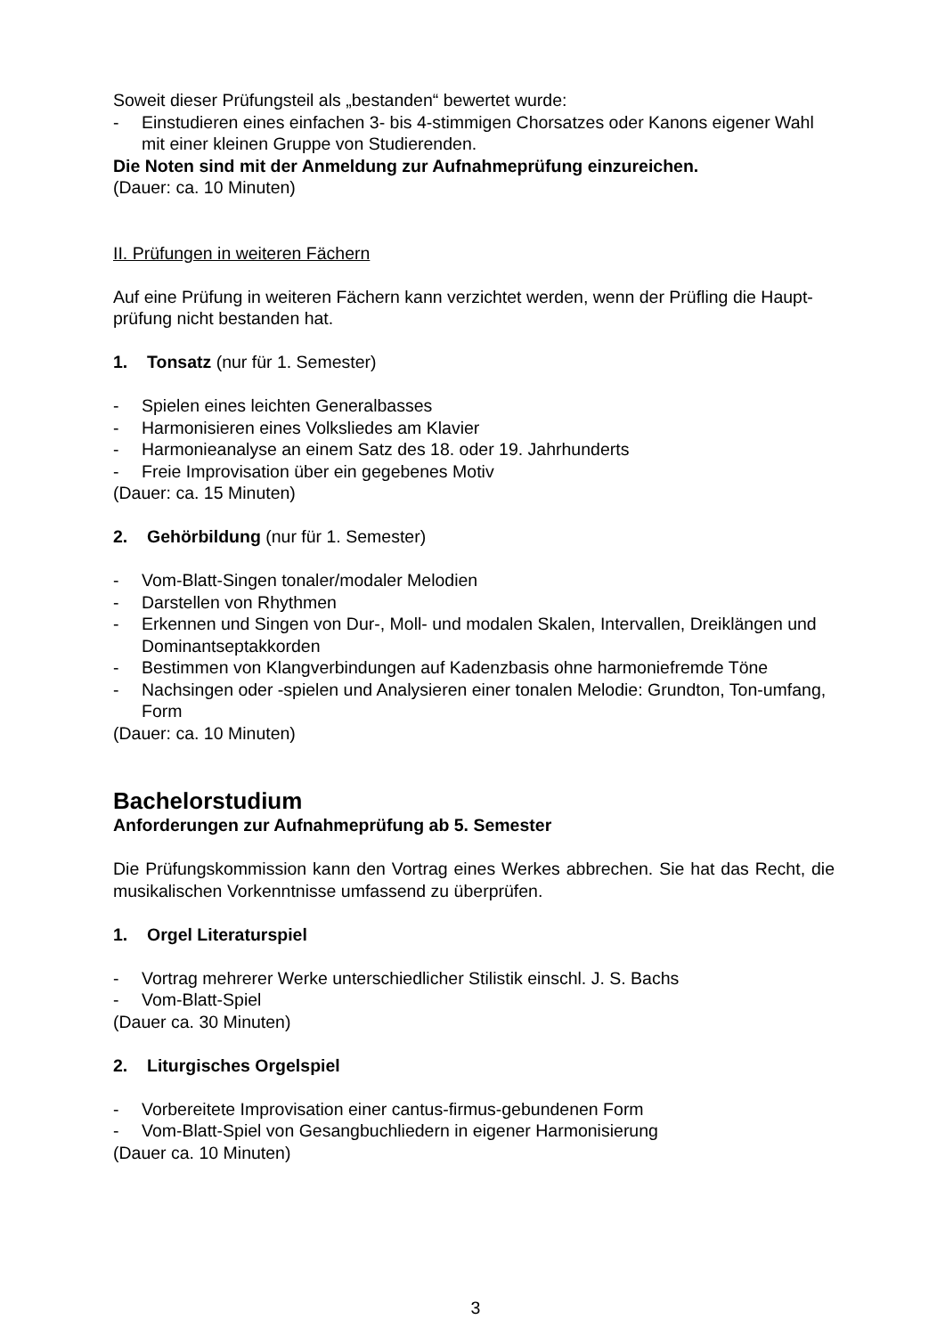Soweit dieser Prüfungsteil als „bestanden“ bewertet wurde:
- Einstudieren eines einfachen 3- bis 4-stimmigen Chorsatzes oder Kanons eigener Wahl mit einer kleinen Gruppe von Studierenden.
Die Noten sind mit der Anmeldung zur Aufnahmeprüfung einzureichen.
(Dauer: ca. 10 Minuten)
II. Prüfungen in weiteren Fächern
Auf eine Prüfung in weiteren Fächern kann verzichtet werden, wenn der Prüfling die Haupt-prüfung nicht bestanden hat.
1. Tonsatz (nur für 1. Semester)
- Spielen eines leichten Generalbasses
- Harmonisieren eines Volksliedes am Klavier
- Harmonieanalyse an einem Satz des 18. oder 19. Jahrhunderts
- Freie Improvisation über ein gegebenes Motiv
(Dauer: ca. 15 Minuten)
2. Gehörbildung (nur für 1. Semester)
- Vom-Blatt-Singen tonaler/modaler Melodien
- Darstellen von Rhythmen
- Erkennen und Singen von Dur-, Moll- und modalen Skalen, Intervallen, Dreiklängen und Dominantseptakkorden
- Bestimmen von Klangverbindungen auf Kadenzbasis ohne harmoniefremde Töne
- Nachsingen oder -spielen und Analysieren einer tonalen Melodie: Grundton, Ton-umfang, Form
(Dauer: ca. 10 Minuten)
Bachelorstudium
Anforderungen zur Aufnahmeprüfung ab 5. Semester
Die Prüfungskommission kann den Vortrag eines Werkes abbrechen. Sie hat das Recht, die musikalischen Vorkenntnisse umfassend zu überprüfen.
1. Orgel Literaturspiel
- Vortrag mehrerer Werke unterschiedlicher Stilistik einschl. J. S. Bachs
- Vom-Blatt-Spiel
(Dauer ca. 30 Minuten)
2. Liturgisches Orgelspiel
- Vorbereitete Improvisation einer cantus-firmus-gebundenen Form
- Vom-Blatt-Spiel von Gesangbuchliedern in eigener Harmonisierung
(Dauer ca. 10 Minuten)
3